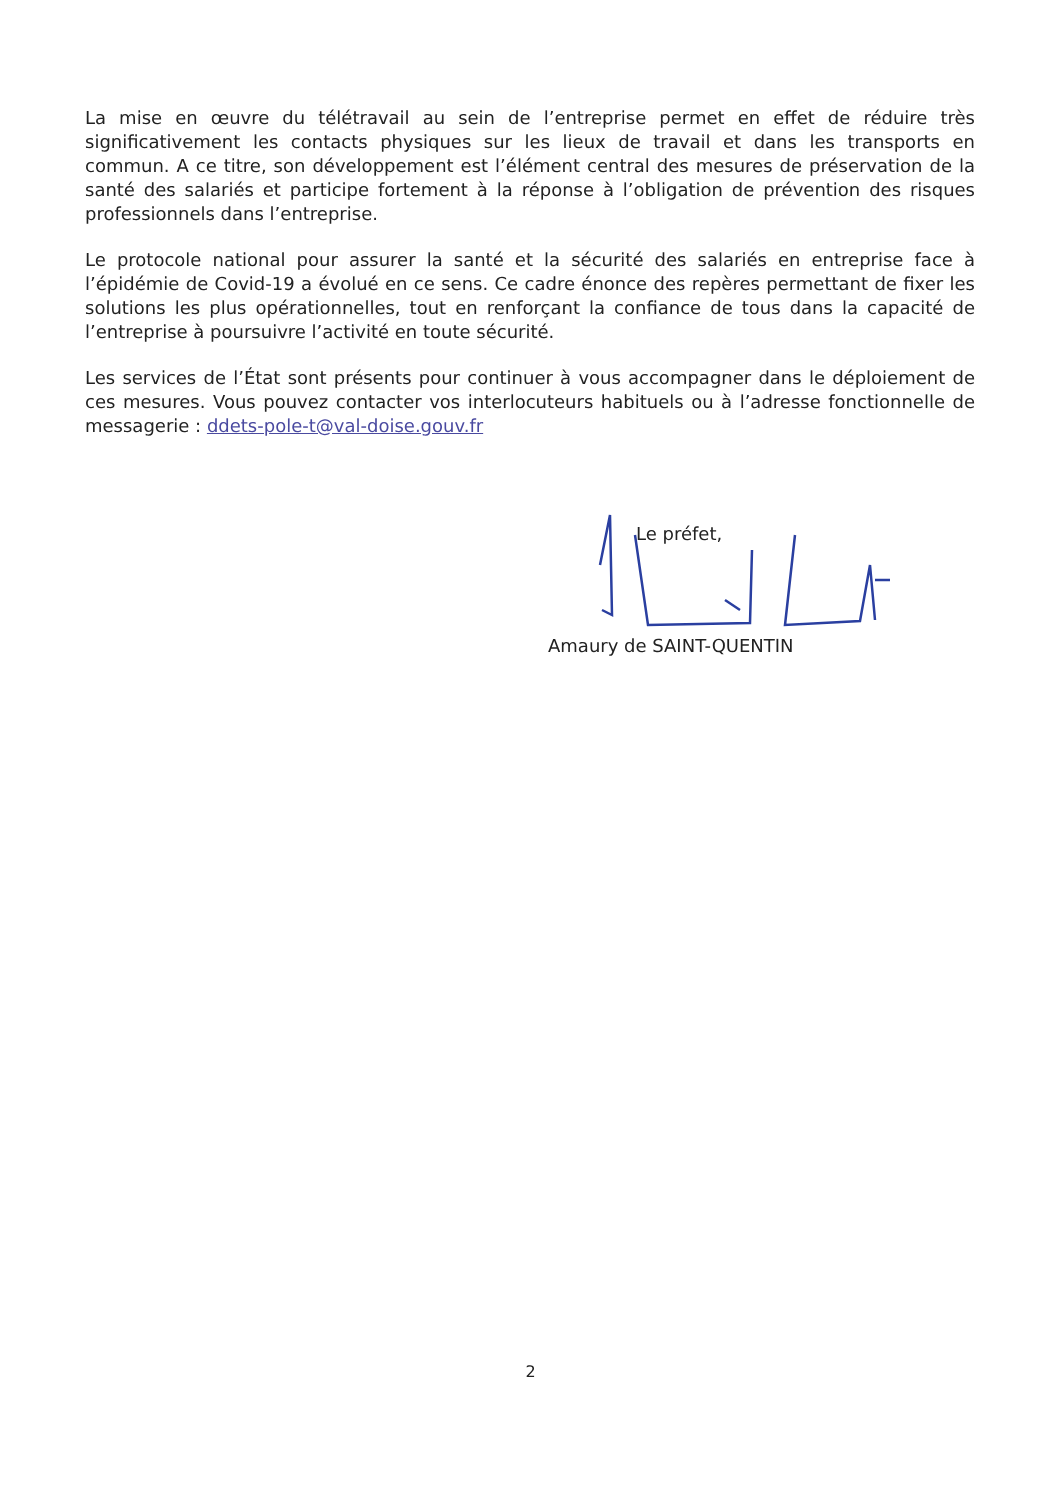La mise en œuvre du télétravail au sein de l’entreprise permet en effet de réduire très significativement les contacts physiques sur les lieux de travail et dans les transports en commun. A ce titre, son développement est l’élément central des mesures de préservation de la santé des salariés et participe fortement à la réponse à l’obligation de prévention des risques professionnels dans l’entreprise.
Le protocole national pour assurer la santé et la sécurité des salariés en entreprise face à l’épidémie de Covid-19 a évolué en ce sens. Ce cadre énonce des repères permettant de fixer les solutions les plus opérationnelles, tout en renforçant la confiance de tous dans la capacité de l’entreprise à poursuivre l’activité en toute sécurité.
Les services de l’État sont présents pour continuer à vous accompagner dans le déploiement de ces mesures. Vous pouvez contacter vos interlocuteurs habituels ou à l’adresse fonctionnelle de messagerie : ddets-pole-t@val-doise.gouv.fr
Le préfet,
Amaury de SAINT-QUENTIN
2